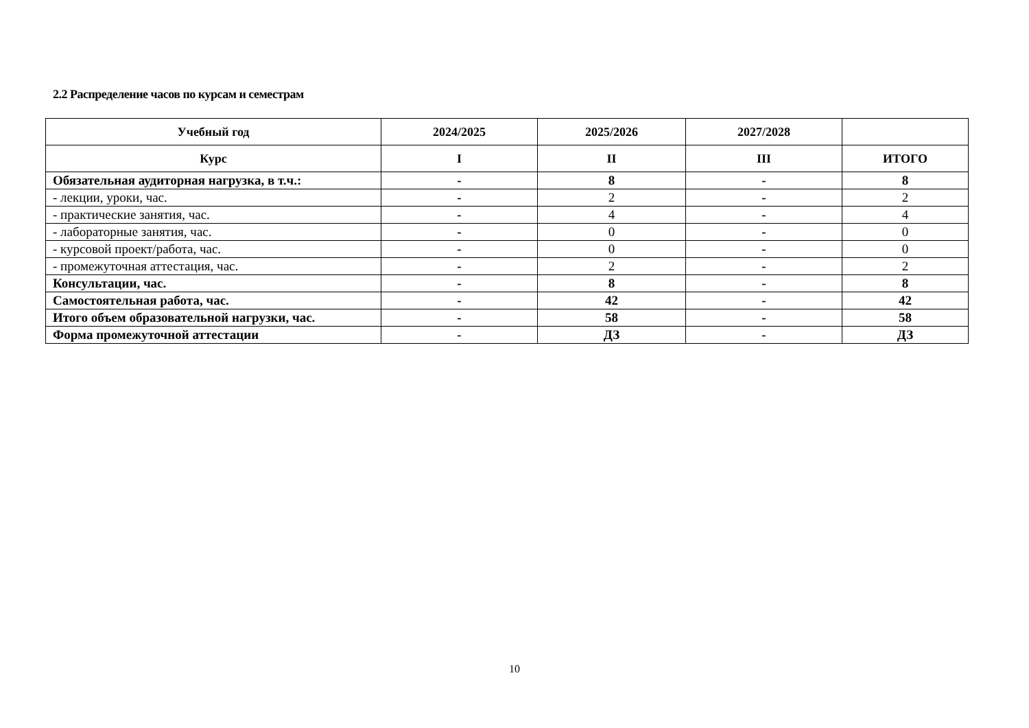2.2 Распределение часов по курсам и семестрам
| Учебный год | 2024/2025 | 2025/2026 | 2027/2028 | |
| --- | --- | --- | --- | --- |
| Курс | I | II | III | ИТОГО |
| Обязательная аудиторная нагрузка, в т.ч.: | - | 8 | - | 8 |
| - лекции, уроки, час. | - | 2 | - | 2 |
| - практические занятия, час. | - | 4 | - | 4 |
| - лабораторные занятия, час. | - | 0 | - | 0 |
| - курсовой проект/работа, час. | - | 0 | - | 0 |
| - промежуточная аттестация, час. | - | 2 | - | 2 |
| Консультации, час. | - | 8 | - | 8 |
| Самостоятельная работа, час. | - | 42 | - | 42 |
| Итого объем образовательной нагрузки, час. | - | 58 | - | 58 |
| Форма промежуточной аттестации | - | ДЗ | - | ДЗ |
10